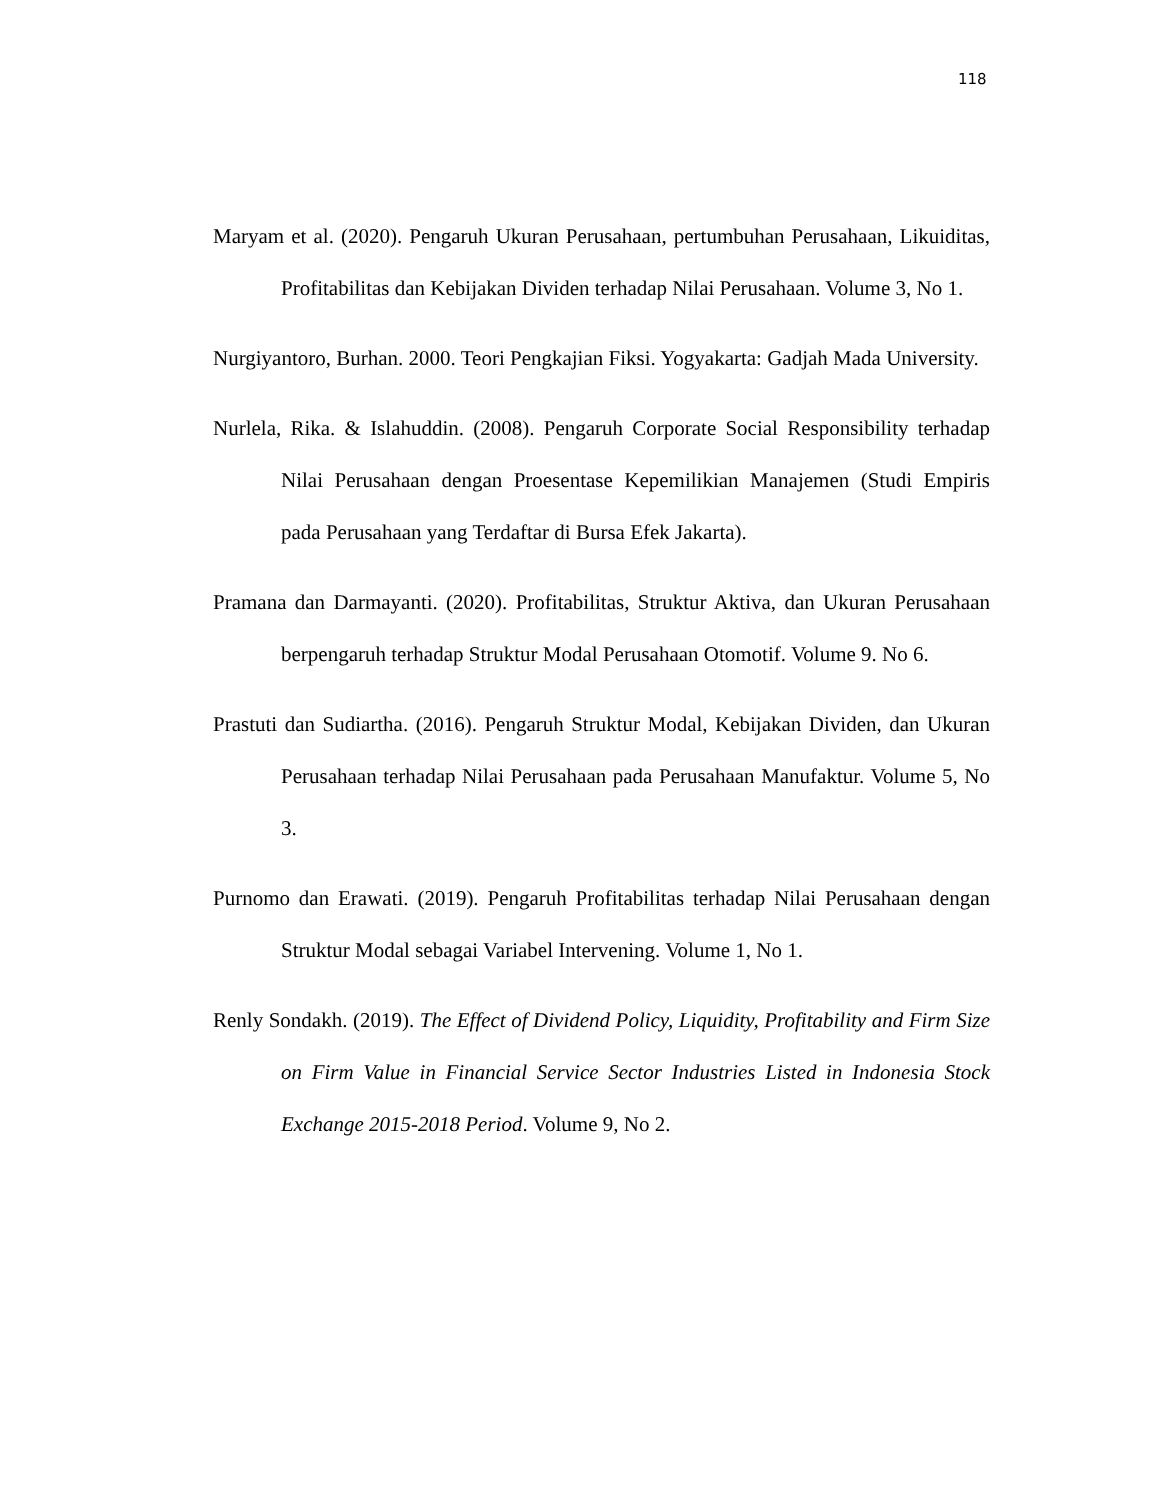118
Maryam et al. (2020). Pengaruh Ukuran Perusahaan, pertumbuhan Perusahaan, Likuiditas, Profitabilitas dan Kebijakan Dividen terhadap Nilai Perusahaan. Volume 3, No 1.
Nurgiyantoro, Burhan. 2000. Teori Pengkajian Fiksi. Yogyakarta: Gadjah Mada University.
Nurlela, Rika. & Islahuddin. (2008). Pengaruh Corporate Social Responsibility terhadap Nilai Perusahaan dengan Proesentase Kepemilikian Manajemen (Studi Empiris pada Perusahaan yang Terdaftar di Bursa Efek Jakarta).
Pramana dan Darmayanti. (2020). Profitabilitas, Struktur Aktiva, dan Ukuran Perusahaan berpengaruh terhadap Struktur Modal Perusahaan Otomotif. Volume 9. No 6.
Prastuti dan Sudiartha. (2016). Pengaruh Struktur Modal, Kebijakan Dividen, dan Ukuran Perusahaan terhadap Nilai Perusahaan pada Perusahaan Manufaktur. Volume 5, No 3.
Purnomo dan Erawati. (2019). Pengaruh Profitabilitas terhadap Nilai Perusahaan dengan Struktur Modal sebagai Variabel Intervening. Volume 1, No 1.
Renly Sondakh. (2019). The Effect of Dividend Policy, Liquidity, Profitability and Firm Size on Firm Value in Financial Service Sector Industries Listed in Indonesia Stock Exchange 2015-2018 Period. Volume 9, No 2.